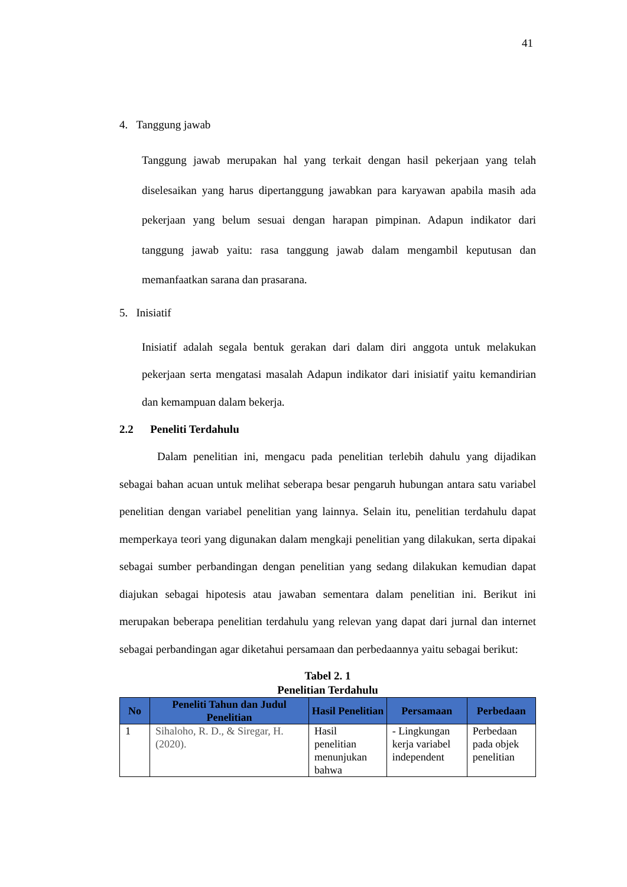41
4. Tanggung jawab
Tanggung jawab merupakan hal yang terkait dengan hasil pekerjaan yang telah diselesaikan yang harus dipertanggung jawabkan para karyawan apabila masih ada pekerjaan yang belum sesuai dengan harapan pimpinan. Adapun indikator dari tanggung jawab yaitu: rasa tanggung jawab dalam mengambil keputusan dan memanfaatkan sarana dan prasarana.
5. Inisiatif
Inisiatif adalah segala bentuk gerakan dari dalam diri anggota untuk melakukan pekerjaan serta mengatasi masalah Adapun indikator dari inisiatif yaitu kemandirian dan kemampuan dalam bekerja.
2.2 Peneliti Terdahulu
Dalam penelitian ini, mengacu pada penelitian terlebih dahulu yang dijadikan sebagai bahan acuan untuk melihat seberapa besar pengaruh hubungan antara satu variabel penelitian dengan variabel penelitian yang lainnya. Selain itu, penelitian terdahulu dapat memperkaya teori yang digunakan dalam mengkaji penelitian yang dilakukan, serta dipakai sebagai sumber perbandingan dengan penelitian yang sedang dilakukan kemudian dapat diajukan sebagai hipotesis atau jawaban sementara dalam penelitian ini. Berikut ini merupakan beberapa penelitian terdahulu yang relevan yang dapat dari jurnal dan internet sebagai perbandingan agar diketahui persamaan dan perbedaannya yaitu sebagai berikut:
Tabel 2. 1
Penelitian Terdahulu
| No | Peneliti Tahun dan Judul Penelitian | Hasil Penelitian | Persamaan | Perbedaan |
| --- | --- | --- | --- | --- |
| 1 | Sihaloho, R. D., & Siregar, H. (2020). | Hasil penelitian menunjukan bahwa | - Lingkungan kerja variabel independent | Perbedaan pada objek penelitian |